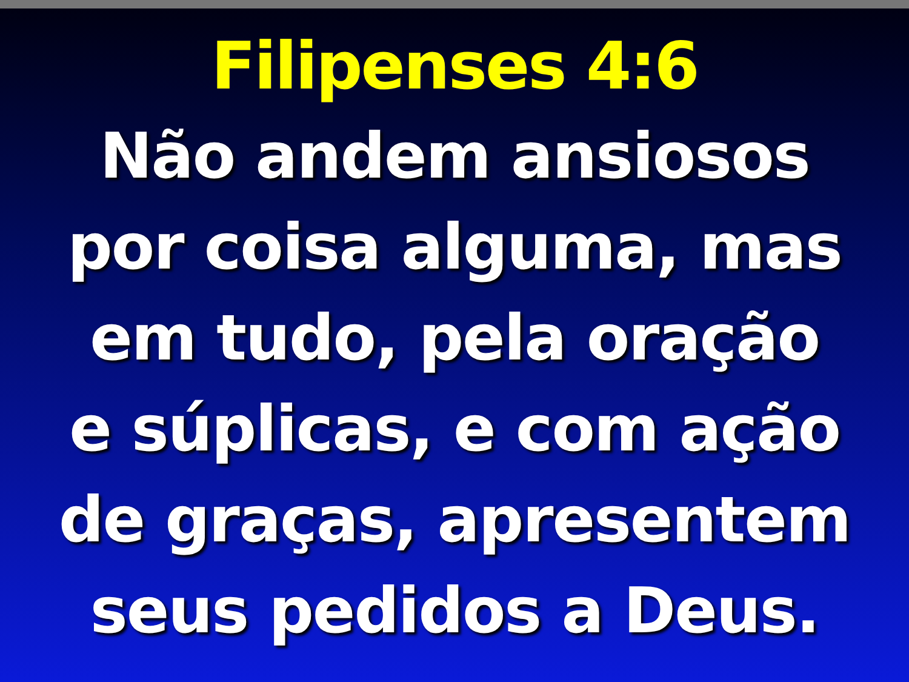Filipenses 4:6
Não andem ansiosos
por coisa alguma, mas
em tudo, pela oração
e súplicas, e com ação
de graças, apresentem
seus pedidos a Deus.